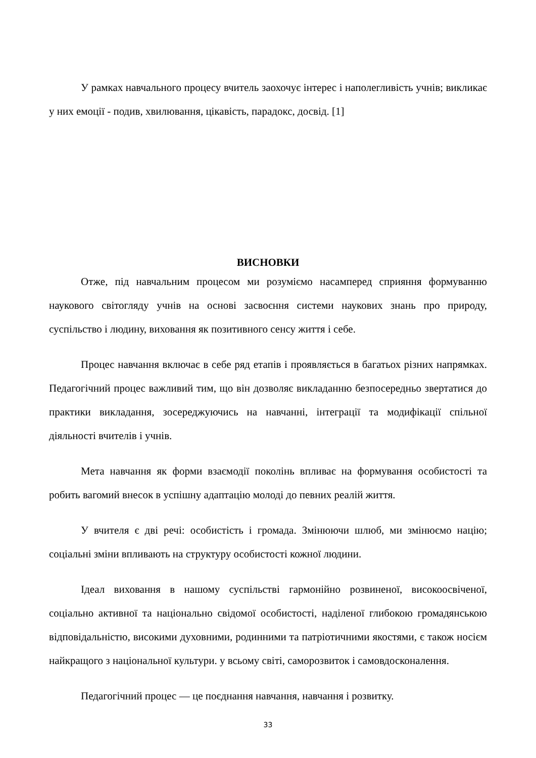У рамках навчального процесу вчитель заохочує інтерес і наполегливість учнів; викликає у них емоції - подив, хвилювання, цікавість, парадокс, досвід. [1]
ВИСНОВКИ
Отже, під навчальним процесом ми розуміємо насамперед сприяння формуванню наукового світогляду учнів на основі засвоєння системи наукових знань про природу, суспільство і людину, виховання як позитивного сенсу життя і себе.
Процес навчання включає в себе ряд етапів і проявляється в багатьох різних напрямках. Педагогічний процес важливий тим, що він дозволяє викладанню безпосередньо звертатися до практики викладання, зосереджуючись на навчанні, інтеграції та модифікації спільної діяльності вчителів і учнів.
Мета навчання як форми взаємодії поколінь впливає на формування особистості та робить вагомий внесок в успішну адаптацію молоді до певних реалій життя.
У вчителя є дві речі: особистість і громада. Змінюючи шлюб, ми змінюємо націю; соціальні зміни впливають на структуру особистості кожної людини.
Ідеал виховання в нашому суспільстві гармонійно розвиненої, високоосвіченої, соціально активної та національно свідомої особистості, наділеної глибокою громадянською відповідальністю, високими духовними, родинними та патріотичними якостями, є також носієм найкращого з національної культури. у всьому світі, саморозвиток і самовдосконалення.
Педагогічний процес — це поєднання навчання, навчання і розвитку.
33